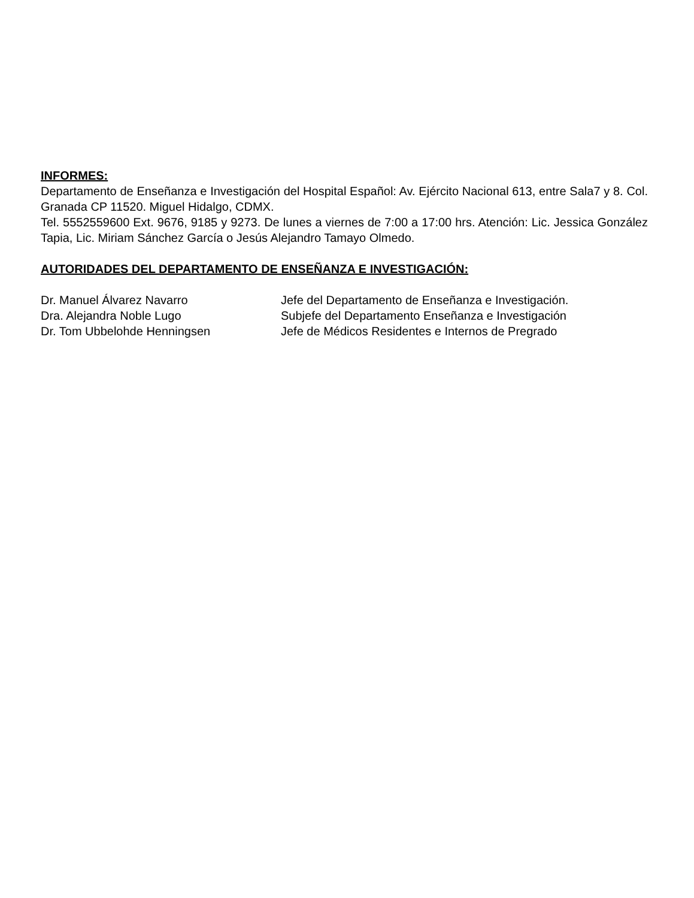INFORMES:
Departamento de Enseñanza e Investigación del Hospital Español: Av. Ejército Nacional 613, entre Sala7 y 8. Col. Granada CP 11520. Miguel Hidalgo, CDMX.
Tel. 5552559600 Ext. 9676, 9185 y 9273. De lunes a viernes de 7:00 a 17:00 hrs. Atención: Lic. Jessica González Tapia, Lic. Miriam Sánchez García o Jesús Alejandro Tamayo Olmedo.
AUTORIDADES DEL DEPARTAMENTO DE ENSEÑANZA E INVESTIGACIÓN:
| Dr. Manuel Álvarez Navarro | Jefe del Departamento de Enseñanza e Investigación. |
| Dra. Alejandra Noble Lugo | Subjefe del Departamento Enseñanza e Investigación |
| Dr. Tom Ubbelohde Henningsen | Jefe de Médicos Residentes e Internos de Pregrado |